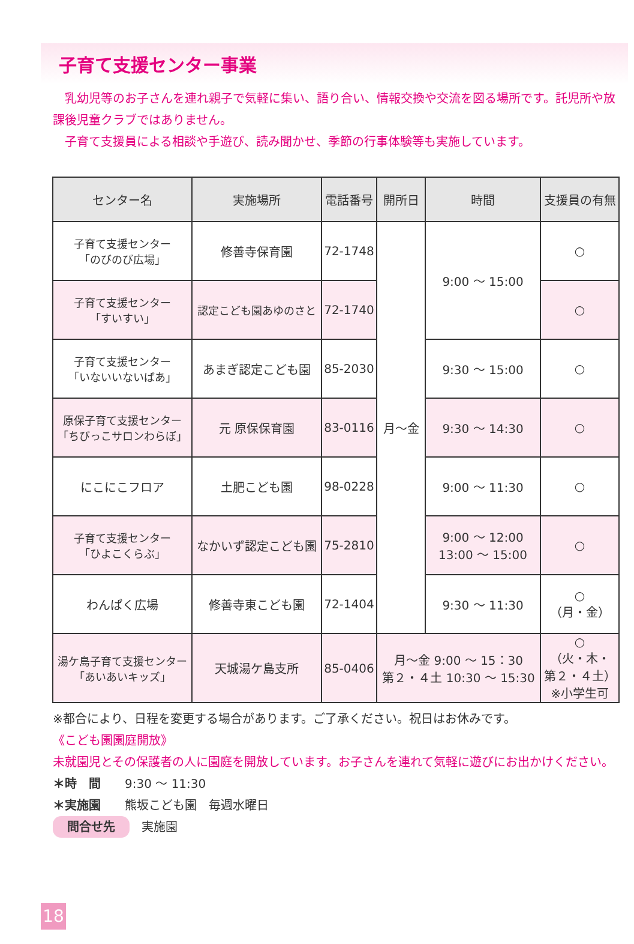子育て支援センター事業
　乳幼児等のお子さんを連れ親子で気軽に集い、語り合い、情報交換や交流を図る場所です。託児所や放課後児童クラブではありません。
　子育て支援員による相談や手遊び、読み聞かせ、季節の行事体験等も実施しています。
| センター名 | 実施場所 | 電話番号 | 開所日 | 時間 | 支援員の有無 |
| --- | --- | --- | --- | --- | --- |
| 子育て支援センター 「のびのび広場」 | 修善寺保育園 | 72-1748 | 月～金 | 9:00 ～ 15:00 | ○ |
| 子育て支援センター 「すいすい」 | 認定こども園あゆのさと | 72-1740 | | | ○ |
| 子育て支援センター 「いないいないばあ」 | あまぎ認定こども園 | 85-2030 | | 9:30 ～ 15:00 | ○ |
| 原保子育て支援センター 「ちびっこサロンわらぼ」 | 元 原保保育園 | 83-0116 | | 9:30 ～ 14:30 | ○ |
| にこにこフロア | 土肥こども園 | 98-0228 | | 9:00 ～ 11:30 | ○ |
| 子育て支援センター 「ひよこくらぶ」 | なかいず認定こども園 | 75-2810 | | 9:00 ～ 12:00 13:00 ～ 15:00 | ○ |
| わんぱく広場 | 修善寺東こども園 | 72-1404 | | 9:30 ～ 11:30 | ○ （月・金） |
| 湯ケ島子育て支援センター 「あいあいキッズ」 | 天城湯ケ島支所 | 85-0406 | 月～金 9:00 ～ 15：30 第２・４土 10:30 ～ 15:30 | | ○ （火・木・ 第２・４土） ※小学生可 |
※都合により、日程を変更する場合があります。ご了承ください。祝日はお休みです。
《こども園園庭開放》
未就園児とその保護者の人に園庭を開放しています。お子さんを連れて気軽に遊びにお出かけください。
＊時　間　　9:30 ～ 11:30
＊実施園　　熊坂こども園　毎週水曜日
問合せ先　実施園
18